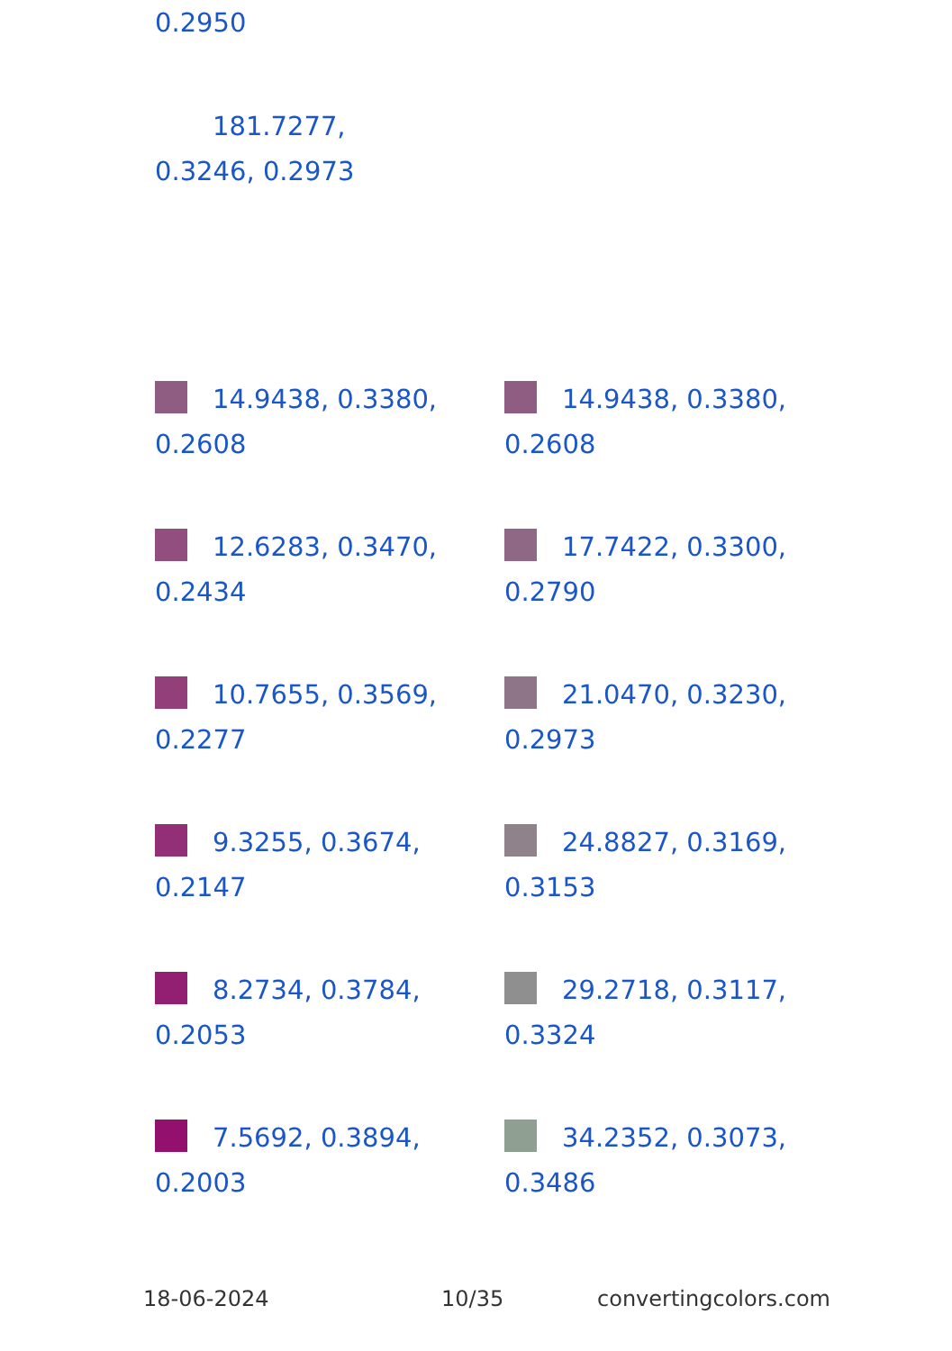0.2950
181.7277, 0.3246, 0.2973
14.9438, 0.3380, 0.2608
14.9438, 0.3380, 0.2608
12.6283, 0.3470, 0.2434
17.7422, 0.3300, 0.2790
10.7655, 0.3569, 0.2277
21.0470, 0.3230, 0.2973
9.3255, 0.3674, 0.2147
24.8827, 0.3169, 0.3153
8.2734, 0.3784, 0.2053
29.2718, 0.3117, 0.3324
7.5692, 0.3894, 0.2003
34.2352, 0.3073, 0.3486
18-06-2024 10/35 convertingcolors.com